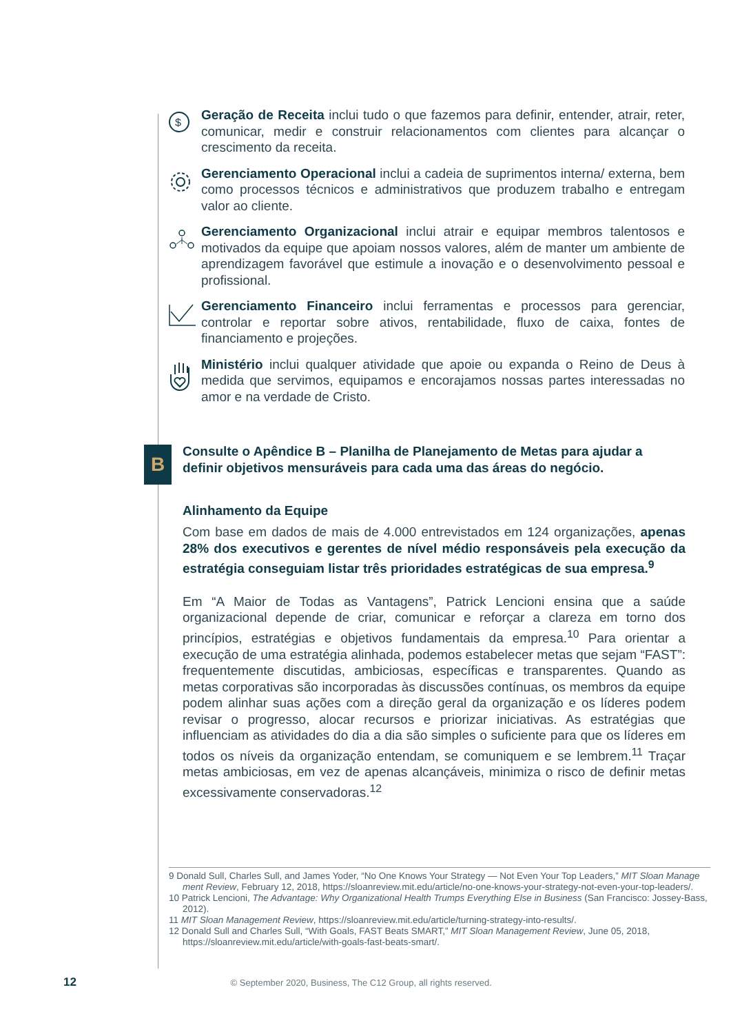$
Geração de Receita inclui tudo o que fazemos para definir, entender, atrair, reter, comunicar, medir e construir relacionamentos com clientes para alcançar o crescimento da receita.
Gerenciamento Operacional inclui a cadeia de suprimentos interna/ externa, bem como processos técnicos e administrativos que produzem trabalho e entregam valor ao cliente.
Gerenciamento Organizacional inclui atrair e equipar membros talentosos e motivados da equipe que apoiam nossos valores, além de manter um ambiente de aprendizagem favorável que estimule a inovação e o desenvolvimento pessoal e profissional.
Gerenciamento Financeiro inclui ferramentas e processos para gerenciar, controlar e reportar sobre ativos, rentabilidade, fluxo de caixa, fontes de financiamento e projeções.
Ministério inclui qualquer atividade que apoie ou expanda o Reino de Deus à medida que servimos, equipamos e encorajamos nossas partes interessadas no amor e na verdade de Cristo.
B
Consulte o Apêndice B – Planilha de Planejamento de Metas para ajudar a definir objetivos mensuráveis para cada uma das áreas do negócio.
Alinhamento da Equipe
Com base em dados de mais de 4.000 entrevistados em 124 organizações, apenas 28% dos executivos e gerentes de nível médio responsáveis pela execução da estratégia conseguiam listar três prioridades estratégicas de sua empresa.<sup>9</sup>
Em “A Maior de Todas as Vantagens”, Patrick Lencioni ensina que a saúde organizacional depende de criar, comunicar e reforçar a clareza em torno dos princípios, estratégias e objetivos fundamentais da empresa.<sup>10</sup> Para orientar a execução de uma estratégia alinhada, podemos estabelecer metas que sejam “FAST”: frequentemente discutidas, ambiciosas, específicas e transparentes. Quando as metas corporativas são incorporadas às discussões contínuas, os membros da equipe podem alinhar suas ações com a direção geral da organização e os líderes podem revisar o progresso, alocar recursos e priorizar iniciativas. As estratégias que influenciam as atividades do dia a dia são simples o suficiente para que os líderes em todos os níveis da organização entendam, se comuniquem e se lembrem.<sup>11</sup> Traçar metas ambiciosas, em vez de apenas alcançáveis, minimiza o risco de definir metas excessivamente conservadoras.<sup>12</sup>
9 Donald Sull, Charles Sull, and James Yoder, “No One Knows Your Strategy — Not Even Your Top Leaders,” MIT Sloan Manage ment Review, February 12, 2018, https://sloanreview.mit.edu/article/no-one-knows-your-strategy-not-even-your-top-leaders/.
10 Patrick Lencioni, The Advantage: Why Organizational Health Trumps Everything Else in Business (San Francisco: Jossey-Bass, 2012).
11 MIT Sloan Management Review, https://sloanreview.mit.edu/article/turning-strategy-into-results/.
12 Donald Sull and Charles Sull, “With Goals, FAST Beats SMART,” MIT Sloan Management Review, June 05, 2018, https://sloanreview.mit.edu/article/with-goals-fast-beats-smart/.
12 © September 2020, Business, The C12 Group, all rights reserved.